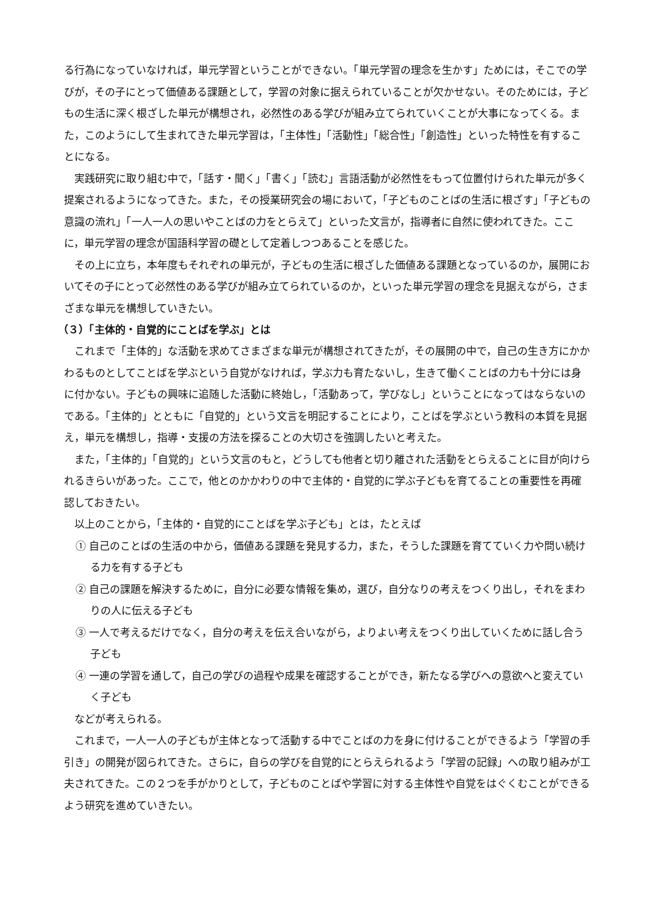る行為になっていなければ，単元学習ということができない。「単元学習の理念を生かす」ためには，そこでの学びが，その子にとって価値ある課題として，学習の対象に据えられていることが欠かせない。そのためには，子どもの生活に深く根ざした単元が構想され，必然性のある学びが組み立てられていくことが大事になってくる。また，このようにして生まれてきた単元学習は，「主体性」「活動性」「総合性」「創造性」といった特性を有することになる。
実践研究に取り組む中で，「話す・聞く」「書く」「読む」言語活動が必然性をもって位置付けられた単元が多く提案されるようになってきた。また，その授業研究会の場において，「子どものことばの生活に根ざす」「子どもの意識の流れ」「一人一人の思いやことばの力をとらえて」といった文言が，指導者に自然に使われてきた。ここに，単元学習の理念が国語科学習の礎として定着しつつあることを感じた。
その上に立ち，本年度もそれぞれの単元が，子どもの生活に根ざした価値ある課題となっているのか，展開においてその子にとって必然性のある学びが組み立てられているのか，といった単元学習の理念を見据えながら，さまざまな単元を構想していきたい。
（３）「主体的・自覚的にことばを学ぶ」とは
これまで「主体的」な活動を求めてさまざまな単元が構想されてきたが，その展開の中で，自己の生き方にかかわるものとしてことばを学ぶという自覚がなければ，学ぶ力も育たないし，生きて働くことばの力も十分には身に付かない。子どもの興味に追随した活動に終始し，「活動あって，学びなし」ということになってはならないのである。「主体的」とともに「自覚的」という文言を明記することにより，ことばを学ぶという教科の本質を見据え，単元を構想し，指導・支援の方法を探ることの大切さを強調したいと考えた。
また，「主体的」「自覚的」という文言のもと，どうしても他者と切り離された活動をとらえることに目が向けられるきらいがあった。ここで，他とのかかわりの中で主体的・自覚的に学ぶ子どもを育てることの重要性を再確認しておきたい。
以上のことから，「主体的・自覚的にことばを学ぶ子ども」とは，たとえば
① 自己のことばの生活の中から，価値ある課題を発見する力，また，そうした課題を育てていく力や問い続ける力を有する子ども
② 自己の課題を解決するために，自分に必要な情報を集め，選び，自分なりの考えをつくり出し，それをまわりの人に伝える子ども
③ 一人で考えるだけでなく，自分の考えを伝え合いながら，よりよい考えをつくり出していくために話し合う子ども
④ 一連の学習を通して，自己の学びの過程や成果を確認することができ，新たなる学びへの意欲へと変えていく子ども
などが考えられる。
これまで，一人一人の子どもが主体となって活動する中でことばの力を身に付けることができるよう「学習の手引き」の開発が図られてきた。さらに，自らの学びを自覚的にとらえられるよう「学習の記録」への取り組みが工夫されてきた。この２つを手がかりとして，子どものことばや学習に対する主体性や自覚をはぐくむことができるよう研究を進めていきたい。